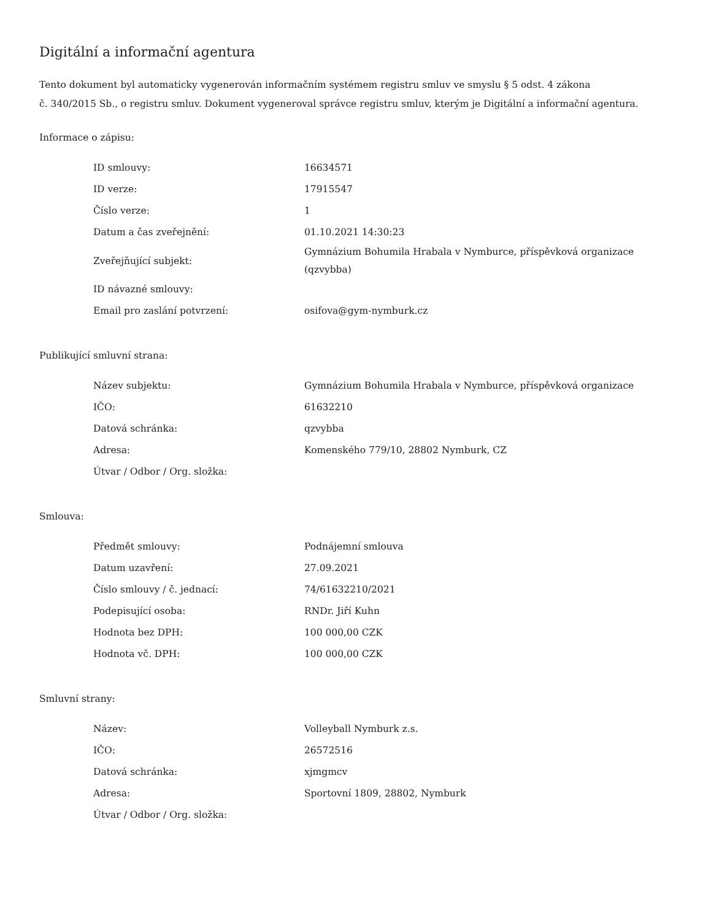Digitální a informační agentura
Tento dokument byl automaticky vygenerován informačním systémem registru smluv ve smyslu § 5 odst. 4 zákona
č. 340/2015 Sb., o registru smluv. Dokument vygeneroval správce registru smluv, kterým je Digitální a informační agentura.
Informace o zápisu:
| ID smlouvy: | 16634571 |
| ID verze: | 17915547 |
| Číslo verze: | 1 |
| Datum a čas zveřejnění: | 01.10.2021 14:30:23 |
| Zveřejňující subjekt: | Gymnázium Bohumila Hrabala v Nymburce, příspěvková organizace (qzvybba) |
| ID návazné smlouvy: | |
| Email pro zaslání potvrzení: | osifova@gym-nymburk.cz |
Publikující smluvní strana:
| Název subjektu: | Gymnázium Bohumila Hrabala v Nymburce, příspěvková organizace |
| IČO: | 61632210 |
| Datová schránka: | qzvybba |
| Adresa: | Komenského 779/10, 28802 Nymburk, CZ |
| Útvar / Odbor / Org. složka: | |
Smlouva:
| Předmět smlouvy: | Podnájemní smlouva |
| Datum uzavření: | 27.09.2021 |
| Číslo smlouvy / č. jednací: | 74/61632210/2021 |
| Podepisující osoba: | RNDr. Jiří Kuhn |
| Hodnota bez DPH: | 100 000,00 CZK |
| Hodnota vč. DPH: | 100 000,00 CZK |
Smluvní strany:
| Název: | Volleyball Nymburk z.s. |
| IČO: | 26572516 |
| Datová schránka: | xjmgmcv |
| Adresa: | Sportovní 1809, 28802, Nymburk |
| Útvar / Odbor / Org. složka: | |